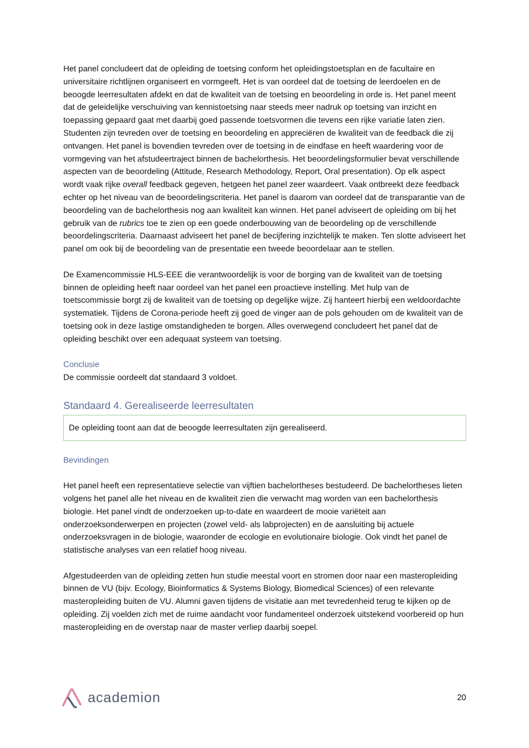Het panel concludeert dat de opleiding de toetsing conform het opleidingstoetsplan en de facultaire en universitaire richtlijnen organiseert en vormgeeft. Het is van oordeel dat de toetsing de leerdoelen en de beoogde leerresultaten afdekt en dat de kwaliteit van de toetsing en beoordeling in orde is. Het panel meent dat de geleidelijke verschuiving van kennistoetsing naar steeds meer nadruk op toetsing van inzicht en toepassing gepaard gaat met daarbij goed passende toetsvormen die tevens een rijke variatie laten zien. Studenten zijn tevreden over de toetsing en beoordeling en appreciëren de kwaliteit van de feedback die zij ontvangen. Het panel is bovendien tevreden over de toetsing in de eindfase en heeft waardering voor de vormgeving van het afstudeertraject binnen de bachelorthesis. Het beoordelingsformulier bevat verschillende aspecten van de beoordeling (Attitude, Research Methodology, Report, Oral presentation). Op elk aspect wordt vaak rijke overall feedback gegeven, hetgeen het panel zeer waardeert. Vaak ontbreekt deze feedback echter op het niveau van de beoordelingscriteria. Het panel is daarom van oordeel dat de transparantie van de beoordeling van de bachelorthesis nog aan kwaliteit kan winnen. Het panel adviseert de opleiding om bij het gebruik van de rubrics toe te zien op een goede onderbouwing van de beoordeling op de verschillende beoordelingscriteria. Daarnaast adviseert het panel de becijfering inzichtelijk te maken. Ten slotte adviseert het panel om ook bij de beoordeling van de presentatie een tweede beoordelaar aan te stellen.
De Examencommissie HLS-EEE die verantwoordelijk is voor de borging van de kwaliteit van de toetsing binnen de opleiding heeft naar oordeel van het panel een proactieve instelling. Met hulp van de toetscommissie borgt zij de kwaliteit van de toetsing op degelijke wijze. Zij hanteert hierbij een weldoordachte systematiek. Tijdens de Corona-periode heeft zij goed de vinger aan de pols gehouden om de kwaliteit van de toetsing ook in deze lastige omstandigheden te borgen. Alles overwegend concludeert het panel dat de opleiding beschikt over een adequaat systeem van toetsing.
Conclusie
De commissie oordeelt dat standaard 3 voldoet.
Standaard 4. Gerealiseerde leerresultaten
De opleiding toont aan dat de beoogde leerresultaten zijn gerealiseerd.
Bevindingen
Het panel heeft een representatieve selectie van vijftien bachelortheses bestudeerd. De bachelortheses lieten volgens het panel alle het niveau en de kwaliteit zien die verwacht mag worden van een bachelorthesis biologie. Het panel vindt de onderzoeken up-to-date en waardeert de mooie variëteit aan onderzoeksonderwerpen en projecten (zowel veld- als labprojecten) en de aansluiting bij actuele onderzoeksvragen in de biologie, waaronder de ecologie en evolutionaire biologie. Ook vindt het panel de statistische analyses van een relatief hoog niveau.
Afgestudeerden van de opleiding zetten hun studie meestal voort en stromen door naar een masteropleiding binnen de VU (bijv. Ecology, Bioinformatics & Systems Biology, Biomedical Sciences) of een relevante masteropleiding buiten de VU. Alumni gaven tijdens de visitatie aan met tevredenheid terug te kijken op de opleiding. Zij voelden zich met de ruime aandacht voor fundamenteel onderzoek uitstekend voorbereid op hun masteropleiding en de overstap naar de master verliep daarbij soepel.
academion
20